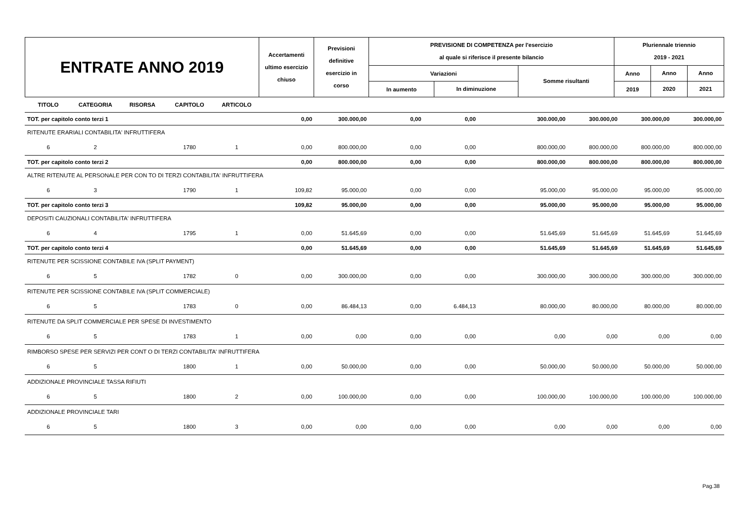| ENTRATE ANNO 2019 | Accertamenti ultimo esercizio chiuso | Previsioni definitive esercizio in corso | PREVISIONE DI COMPETENZA per l'esercizio al quale si riferisce il presente bilancio | | | Pluriennale triennio 2019 - 2021 | | |
| | | | Variazioni | | Somme risultanti | Anno | Anno | Anno |
| | | | In aumento | In diminuzione | | 2019 | 2020 | 2021 |
| TITOLO | CATEGORIA | RISORSA | CAPITOLO | ARTICOLO | | | | | | | | |
| TOT. per capitolo conto terzi 1 | | | | | 0,00 | 300.000,00 | 0,00 | 0,00 | 300.000,00 | 300.000,00 | 300.000,00 | 300.000,00 |
| RITENUTE ERARIALI CONTABILITA' INFRUTTIFERA | | | | | | | | | | | | |
| 6 | 2 | | 1780 | 1 | 0,00 | 800.000,00 | 0,00 | 0,00 | 800.000,00 | 800.000,00 | 800.000,00 | 800.000,00 |
| TOT. per capitolo conto terzi 2 | | | | | 0,00 | 800.000,00 | 0,00 | 0,00 | 800.000,00 | 800.000,00 | 800.000,00 | 800.000,00 |
| ALTRE RITENUTE AL PERSONALE PER CON TO DI TERZI CONTABILITA' INFRUTTIFERA | | | | | | | | | | | | |
| 6 | 3 | | 1790 | 1 | 109,82 | 95.000,00 | 0,00 | 0,00 | 95.000,00 | 95.000,00 | 95.000,00 | 95.000,00 |
| TOT. per capitolo conto terzi 3 | | | | | 109,82 | 95.000,00 | 0,00 | 0,00 | 95.000,00 | 95.000,00 | 95.000,00 | 95.000,00 |
| DEPOSITI CAUZIONALI CONTABILITA' INFRUTTIFERA | | | | | | | | | | | | |
| 6 | 4 | | 1795 | 1 | 0,00 | 51.645,69 | 0,00 | 0,00 | 51.645,69 | 51.645,69 | 51.645,69 | 51.645,69 |
| TOT. per capitolo conto terzi 4 | | | | | 0,00 | 51.645,69 | 0,00 | 0,00 | 51.645,69 | 51.645,69 | 51.645,69 | 51.645,69 |
| RITENUTE PER SCISSIONE CONTABILE IVA (SPLIT PAYMENT) | | | | | | | | | | | | |
| 6 | 5 | | 1782 | 0 | 0,00 | 300.000,00 | 0,00 | 0,00 | 300.000,00 | 300.000,00 | 300.000,00 | 300.000,00 |
| RITENUTE PER SCISSIONE CONTABILE IVA (SPLIT COMMERCIALE) | | | | | | | | | | | | |
| 6 | 5 | | 1783 | 0 | 0,00 | 86.484,13 | 0,00 | 6.484,13 | 80.000,00 | 80.000,00 | 80.000,00 | 80.000,00 |
| RITENUTE DA SPLIT COMMERCIALE PER SPESE DI INVESTIMENTO | | | | | | | | | | | | |
| 6 | 5 | | 1783 | 1 | 0,00 | 0,00 | 0,00 | 0,00 | 0,00 | 0,00 | 0,00 | 0,00 |
| RIMBORSO SPESE PER SERVIZI PER CONT O DI TERZI CONTABILITA' INFRUTTIFERA | | | | | | | | | | | | |
| 6 | 5 | | 1800 | 1 | 0,00 | 50.000,00 | 0,00 | 0,00 | 50.000,00 | 50.000,00 | 50.000,00 | 50.000,00 |
| ADDIZIONALE PROVINCIALE TASSA RIFIUTI | | | | | | | | | | | | |
| 6 | 5 | | 1800 | 2 | 0,00 | 100.000,00 | 0,00 | 0,00 | 100.000,00 | 100.000,00 | 100.000,00 | 100.000,00 |
| ADDIZIONALE PROVINCIALE TARI | | | | | | | | | | | | |
| 6 | 5 | | 1800 | 3 | 0,00 | 0,00 | 0,00 | 0,00 | 0,00 | 0,00 | 0,00 | 0,00 |
Pag.38